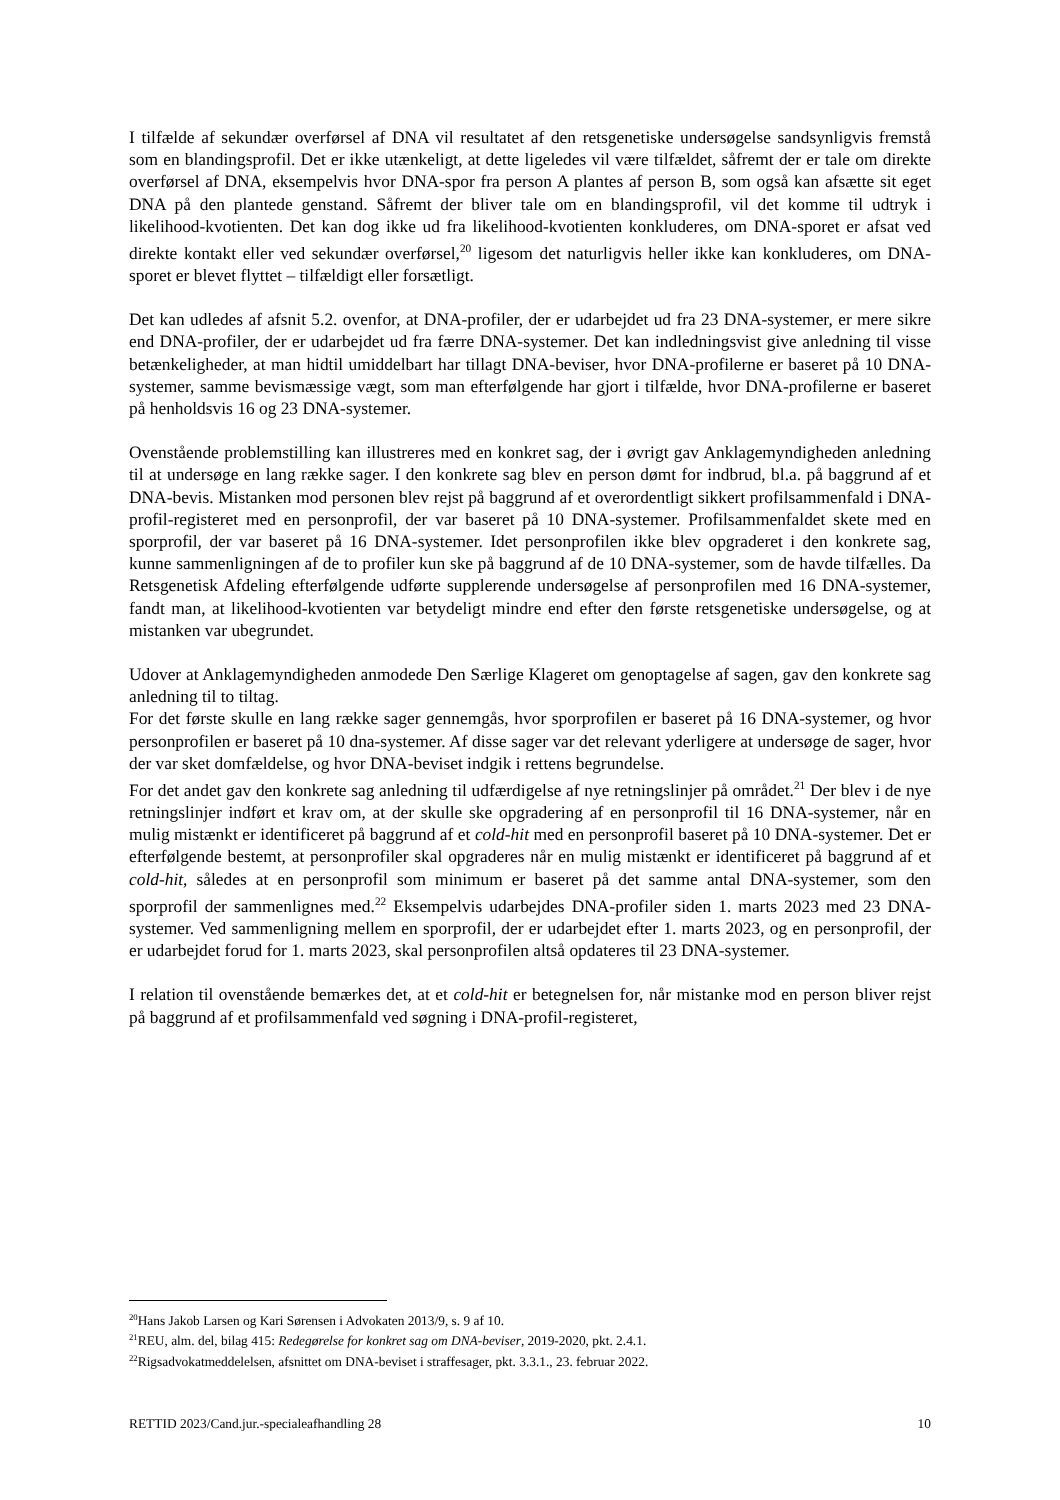I tilfælde af sekundær overførsel af DNA vil resultatet af den retsgenetiske undersøgelse sandsynligvis fremstå som en blandingsprofil. Det er ikke utænkeligt, at dette ligeledes vil være tilfældet, såfremt der er tale om direkte overførsel af DNA, eksempelvis hvor DNA-spor fra person A plantes af person B, som også kan afsætte sit eget DNA på den plantede genstand. Såfremt der bliver tale om en blandingsprofil, vil det komme til udtryk i likelihood-kvotienten. Det kan dog ikke ud fra likelihood-kvotienten konkluderes, om DNA-sporet er afsat ved direkte kontakt eller ved sekundær overførsel,<sup>20</sup> ligesom det naturligvis heller ikke kan konkluderes, om DNA-sporet er blevet flyttet – tilfældigt eller forsætligt.
Det kan udledes af afsnit 5.2. ovenfor, at DNA-profiler, der er udarbejdet ud fra 23 DNA-systemer, er mere sikre end DNA-profiler, der er udarbejdet ud fra færre DNA-systemer. Det kan indledningsvist give anledning til visse betænkeligheder, at man hidtil umiddelbart har tillagt DNA-beviser, hvor DNA-profilerne er baseret på 10 DNA-systemer, samme bevismæssige vægt, som man efterfølgende har gjort i tilfælde, hvor DNA-profilerne er baseret på henholdsvis 16 og 23 DNA-systemer.
Ovenstående problemstilling kan illustreres med en konkret sag, der i øvrigt gav Anklagemyndigheden anledning til at undersøge en lang række sager. I den konkrete sag blev en person dømt for indbrud, bl.a. på baggrund af et DNA-bevis. Mistanken mod personen blev rejst på baggrund af et overordentligt sikkert profilsammenfald i DNA-profil-registeret med en personprofil, der var baseret på 10 DNA-systemer. Profilsammenfaldet skete med en sporprofil, der var baseret på 16 DNA-systemer. Idet personprofilen ikke blev opgraderet i den konkrete sag, kunne sammenligningen af de to profiler kun ske på baggrund af de 10 DNA-systemer, som de havde tilfælles. Da Retsgenetisk Afdeling efterfølgende udførte supplerende undersøgelse af personprofilen med 16 DNA-systemer, fandt man, at likelihood-kvotienten var betydeligt mindre end efter den første retsgenetiske undersøgelse, og at mistanken var ubegrundet.
Udover at Anklagemyndigheden anmodede Den Særlige Klageret om genoptagelse af sagen, gav den konkrete sag anledning til to tiltag.
For det første skulle en lang række sager gennemgås, hvor sporprofilen er baseret på 16 DNA-systemer, og hvor personprofilen er baseret på 10 dna-systemer. Af disse sager var det relevant yderligere at undersøge de sager, hvor der var sket domfældelse, og hvor DNA-beviset indgik i rettens begrundelse.
For det andet gav den konkrete sag anledning til udfærdigelse af nye retningslinjer på området.<sup>21</sup> Der blev i de nye retningslinjer indført et krav om, at der skulle ske opgradering af en personprofil til 16 DNA-systemer, når en mulig mistænkt er identificeret på baggrund af et cold-hit med en personprofil baseret på 10 DNA-systemer. Det er efterfølgende bestemt, at personprofiler skal opgraderes når en mulig mistænkt er identificeret på baggrund af et cold-hit, således at en personprofil som minimum er baseret på det samme antal DNA-systemer, som den sporprofil der sammenlignes med.<sup>22</sup> Eksempelvis udarbejdes DNA-profiler siden 1. marts 2023 med 23 DNA-systemer. Ved sammenligning mellem en sporprofil, der er udarbejdet efter 1. marts 2023, og en personprofil, der er udarbejdet forud for 1. marts 2023, skal personprofilen altså opdateres til 23 DNA-systemer.
I relation til ovenstående bemærkes det, at et cold-hit er betegnelsen for, når mistanke mod en person bliver rejst på baggrund af et profilsammenfald ved søgning i DNA-profil-registeret,
<sup>20</sup> Hans Jakob Larsen og Kari Sørensen i Advokaten 2013/9, s. 9 af 10.
<sup>21</sup> REU, alm. del, bilag 415: Redegørelse for konkret sag om DNA-beviser, 2019-2020, pkt. 2.4.1.
<sup>22</sup> Rigsadvokatmeddelelsen, afsnittet om DNA-beviset i straffesager, pkt. 3.3.1., 23. februar 2022.
RETTID 2023/Cand.jur.-specialeafhandling 28 10